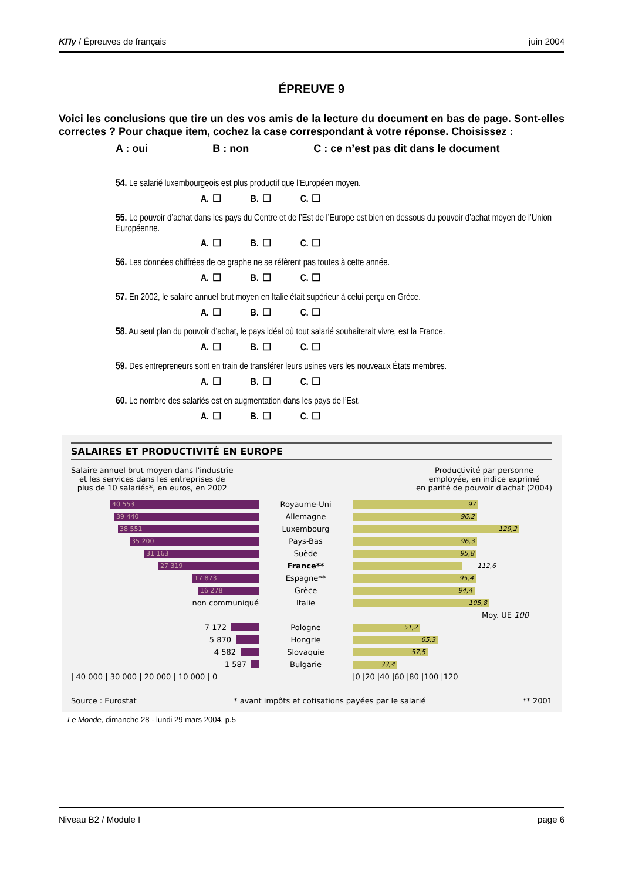KΠγ / Épreuves de français juin 2004
ÉPREUVE 9
Voici les conclusions que tire un des vos amis de la lecture du document en bas de page. Sont-elles correctes ? Pour chaque item, cochez la case correspondant à votre réponse. Choisissez :
A : oui B : non C : ce n’est pas dit dans le document
54. Le salarié luxembourgeois est plus productif que l’Européen moyen.
A. ☐ B. ☐ C. ☐
55. Le pouvoir d’achat dans les pays du Centre et de l’Est de l’Europe est bien en dessous du pouvoir d’achat moyen de l’Union Européenne.
A. ☐ B. ☐ C. ☐
56. Les données chiffrées de ce graphe ne se réfèrent pas toutes à cette année.
A. ☐ B. ☐ C. ☐
57. En 2002, le salaire annuel brut moyen en Italie était supérieur à celui perçu en Grèce.
A. ☐ B. ☐ C. ☐
58. Au seul plan du pouvoir d’achat, le pays idéal où tout salarié souhaiterait vivre, est la France.
A. ☐ B. ☐ C. ☐
59. Des entrepreneurs sont en train de transférer leurs usines vers les nouveaux États membres.
A. ☐ B. ☐ C. ☐
60. Le nombre des salariés est en augmentation dans les pays de l’Est.
A. ☐ B. ☐ C. ☐
SALAIRES ET PRODUCTIVITÉ EN EUROPE
Salaire annuel brut moyen dans l'industrie
et les services dans les entreprises de
plus de 10 salariés*, en euros, en 2002
Productivité par personne
employée, en indice exprimé
en parité de pouvoir d'achat (2004)
40 553
Royaume-Uni
97
39 440
Allemagne
96,2
38 551
Luxembourg
129,2
35 200
Pays-Bas
96,3
31 163
Suède
95,8
27 319
France**
112,6
17 873
Espagne**
95,4
16 278
Grèce
94,4
non communiqué Italie
105,8
Moy. UE 100
7 172 Pologne
51,2
5 870 Hongrie
65,3
4 582 Slovaquie
57,5
1 587 Bulgarie
33,4
| 40 000 | 30 000 | 20 000 | 10 000 | 0 |0 |20 |40 |60 |80 |100 |120
Source : Eurostat * avant impôts et cotisations payées par le salarié ** 2001
Le Monde, dimanche 28 - lundi 29 mars 2004, p.5
Niveau B2 / Module I page 6